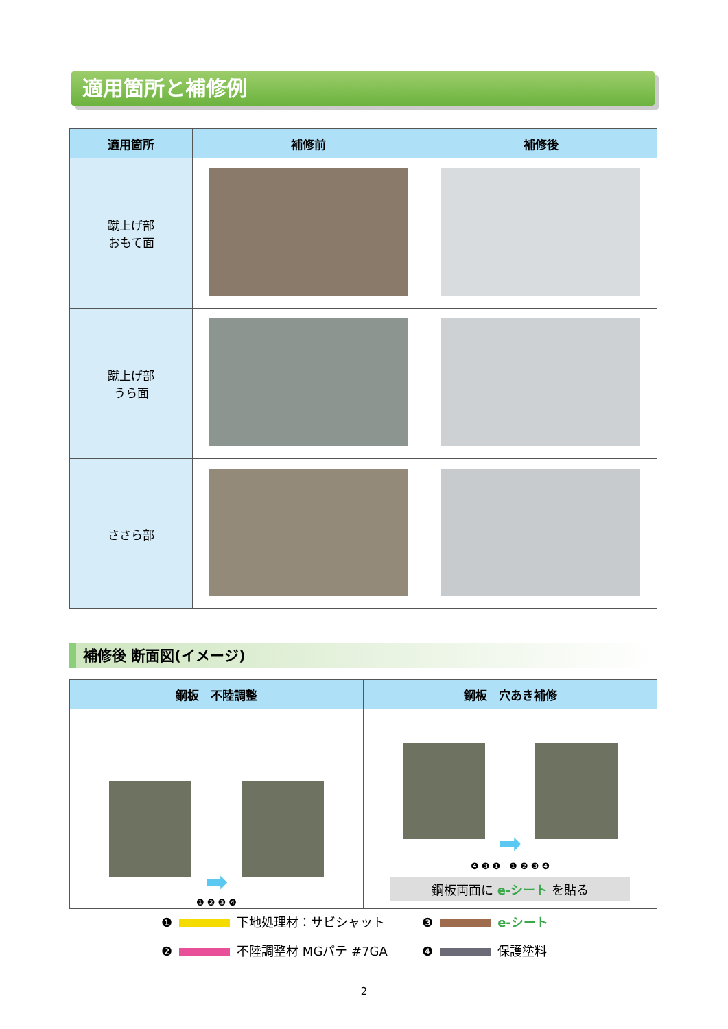適用箇所と補修例
| 適用箇所 | 補修前 | 補修後 |
| --- | --- | --- |
| 蹴上げ部 おもて面 | | |
| 蹴上げ部 うら面 | | |
| ささら部 | | |
補修後 断面図(イメージ)
| 鋼板 不陸調整 | 鋼板 穴あき補修 |
| --- | --- |
| ➡ ❶ ❷ ❸ ❹ | ➡ ❹ ❸ ❶ ❶ ❷ ❸ ❹ 鋼板両面に e-シート を貼る |
❶ 下地処理材：サビシャット
❸ e-シート
❷ 不陸調整材 MGパテ #7GA
❹ 保護塗料
2